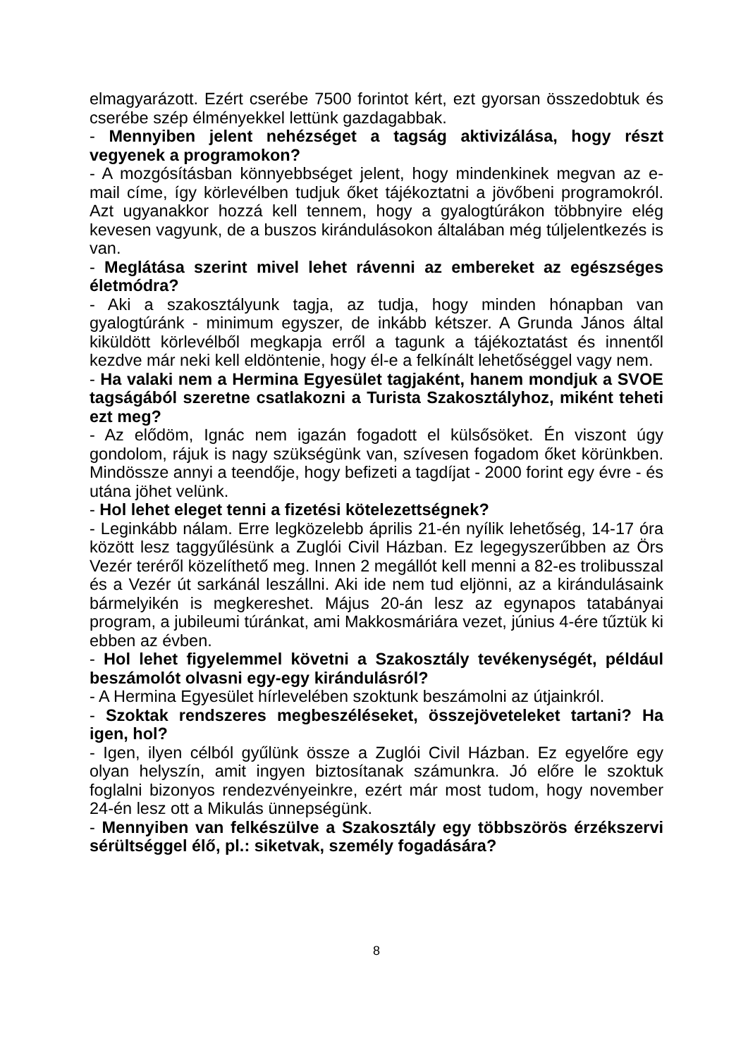elmagyarázott. Ezért cserébe 7500 forintot kért, ezt gyorsan összedobtuk és cserébe szép élményekkel lettünk gazdagabbak.
- Mennyiben jelent nehézséget a tagság aktivizálása, hogy részt vegyenek a programokon?
- A mozgósításban könnyebbséget jelent, hogy mindenkinek megvan az e-mail címe, így körlevélben tudjuk őket tájékoztatni a jövőbeni programokról. Azt ugyanakkor hozzá kell tennem, hogy a gyalogtúrákon többnyire elég kevesen vagyunk, de a buszos kirándulásokon általában még túljelentkezés is van.
- Meglátása szerint mivel lehet rávenni az embereket az egészséges életmódra?
- Aki a szakosztályunk tagja, az tudja, hogy minden hónapban van gyalogtúránk - minimum egyszer, de inkább kétszer. A Grunda János által kiküldött körlevélből megkapja erről a tagunk a tájékoztatást és innentől kezdve már neki kell eldöntenie, hogy él-e a felkínált lehetőséggel vagy nem.
- Ha valaki nem a Hermina Egyesület tagjaként, hanem mondjuk a SVOE tagságából szeretne csatlakozni a Turista Szakosztályhoz, miként teheti ezt meg?
- Az elődöm, Ignác nem igazán fogadott el külsősöket. Én viszont úgy gondolom, rájuk is nagy szükségünk van, szívesen fogadom őket körünkben. Mindössze annyi a teendője, hogy befizeti a tagdíjat - 2000 forint egy évre - és utána jöhet velünk.
- Hol lehet eleget tenni a fizetési kötelezettségnek?
- Leginkább nálam. Erre legközelebb április 21-én nyílik lehetőség, 14-17 óra között lesz taggyűlésünk a Zuglói Civil Házban. Ez legegyszerűbben az Örs Vezér teréről közelíthető meg. Innen 2 megállót kell menni a 82-es trolibusszal és a Vezér út sarkánál leszállni. Aki ide nem tud eljönni, az a kirándulásaink bármelyikén is megkereshet. Május 20-án lesz az egynapos tatabányai program, a jubileumi túránkat, ami Makkosmáriára vezet, június 4-ére tűztük ki ebben az évben.
- Hol lehet figyelemmel követni a Szakosztály tevékenységét, például beszámolót olvasni egy-egy kirándulásról?
- A Hermina Egyesület hírlevelében szoktunk beszámolni az útjainkról.
- Szoktak rendszeres megbeszéléseket, összejöveteleket tartani? Ha igen, hol?
- Igen, ilyen célból gyűlünk össze a Zuglói Civil Házban. Ez egyelőre egy olyan helyszín, amit ingyen biztosítanak számunkra. Jó előre le szoktuk foglalni bizonyos rendezvényeinkre, ezért már most tudom, hogy november 24-én lesz ott a Mikulás ünnepségünk.
- Mennyiben van felkészülve a Szakosztály egy többszörös érzékszervi sérültséggel élő, pl.: siketvak, személy fogadására?
8